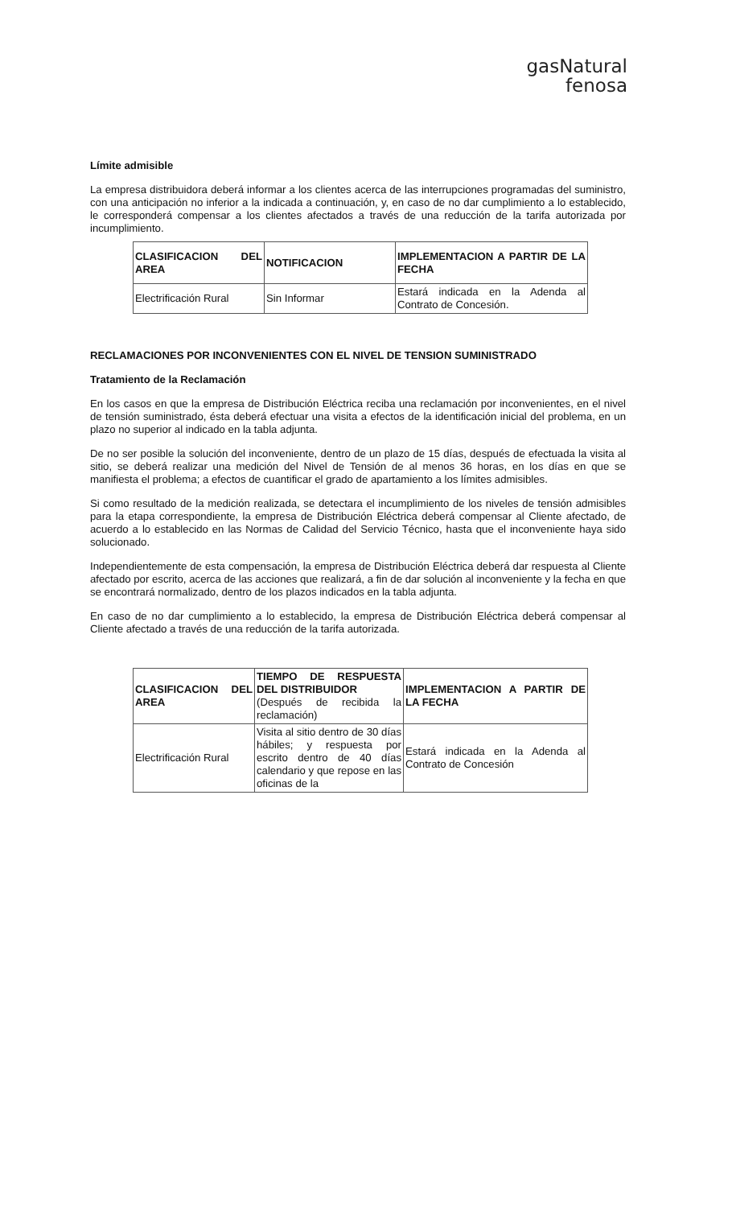gasNatural
fenosa
Límite admisible
La empresa distribuidora deberá informar a los clientes acerca de las interrupciones programadas del suministro, con una anticipación no inferior a la indicada a continuación, y, en caso de no dar cumplimiento a lo establecido, le corresponderá compensar a los clientes afectados a través de una reducción de la tarifa autorizada por incumplimiento.
| CLASIFICACION DEL AREA | NOTIFICACION | IMPLEMENTACION A PARTIR DE LA FECHA |
| Electrificación Rural | Sin Informar | Estará indicada en la Adenda al Contrato de Concesión. |
RECLAMACIONES POR INCONVENIENTES CON EL NIVEL DE TENSION SUMINISTRADO
Tratamiento de la Reclamación
En los casos en que la empresa de Distribución Eléctrica reciba una reclamación por inconvenientes, en el nivel de tensión suministrado, ésta deberá efectuar una visita a efectos de la identificación inicial del problema, en un plazo no superior al indicado en la tabla adjunta.
De no ser posible la solución del inconveniente, dentro de un plazo de 15 días, después de efectuada la visita al sitio, se deberá realizar una medición del Nivel de Tensión de al menos 36 horas, en los días en que se manifiesta el problema; a efectos de cuantificar el grado de apartamiento a los límites admisibles.
Si como resultado de la medición realizada, se detectara el incumplimiento de los niveles de tensión admisibles para la etapa correspondiente, la empresa de Distribución Eléctrica deberá compensar al Cliente afectado, de acuerdo a lo establecido en las Normas de Calidad del Servicio Técnico, hasta que el inconveniente haya sido solucionado.
Independientemente de esta compensación, la empresa de Distribución Eléctrica deberá dar respuesta al Cliente afectado por escrito, acerca de las acciones que realizará, a fin de dar solución al inconveniente y la fecha en que se encontrará normalizado, dentro de los plazos indicados en la tabla adjunta.
En caso de no dar cumplimiento a lo establecido, la empresa de Distribución Eléctrica deberá compensar al Cliente afectado a través de una reducción de la tarifa autorizada.
| CLASIFICACION DEL AREA | TIEMPO DE RESPUESTA DEL DISTRIBUIDOR (Después de recibida la reclamación) | IMPLEMENTACION A PARTIR DE LA FECHA |
| Electrificación Rural | Visita al sitio dentro de 30 días hábiles; y respuesta por escrito dentro de 40 días calendario y que repose en las oficinas de la | Estará indicada en la Adenda al Contrato de Concesión |